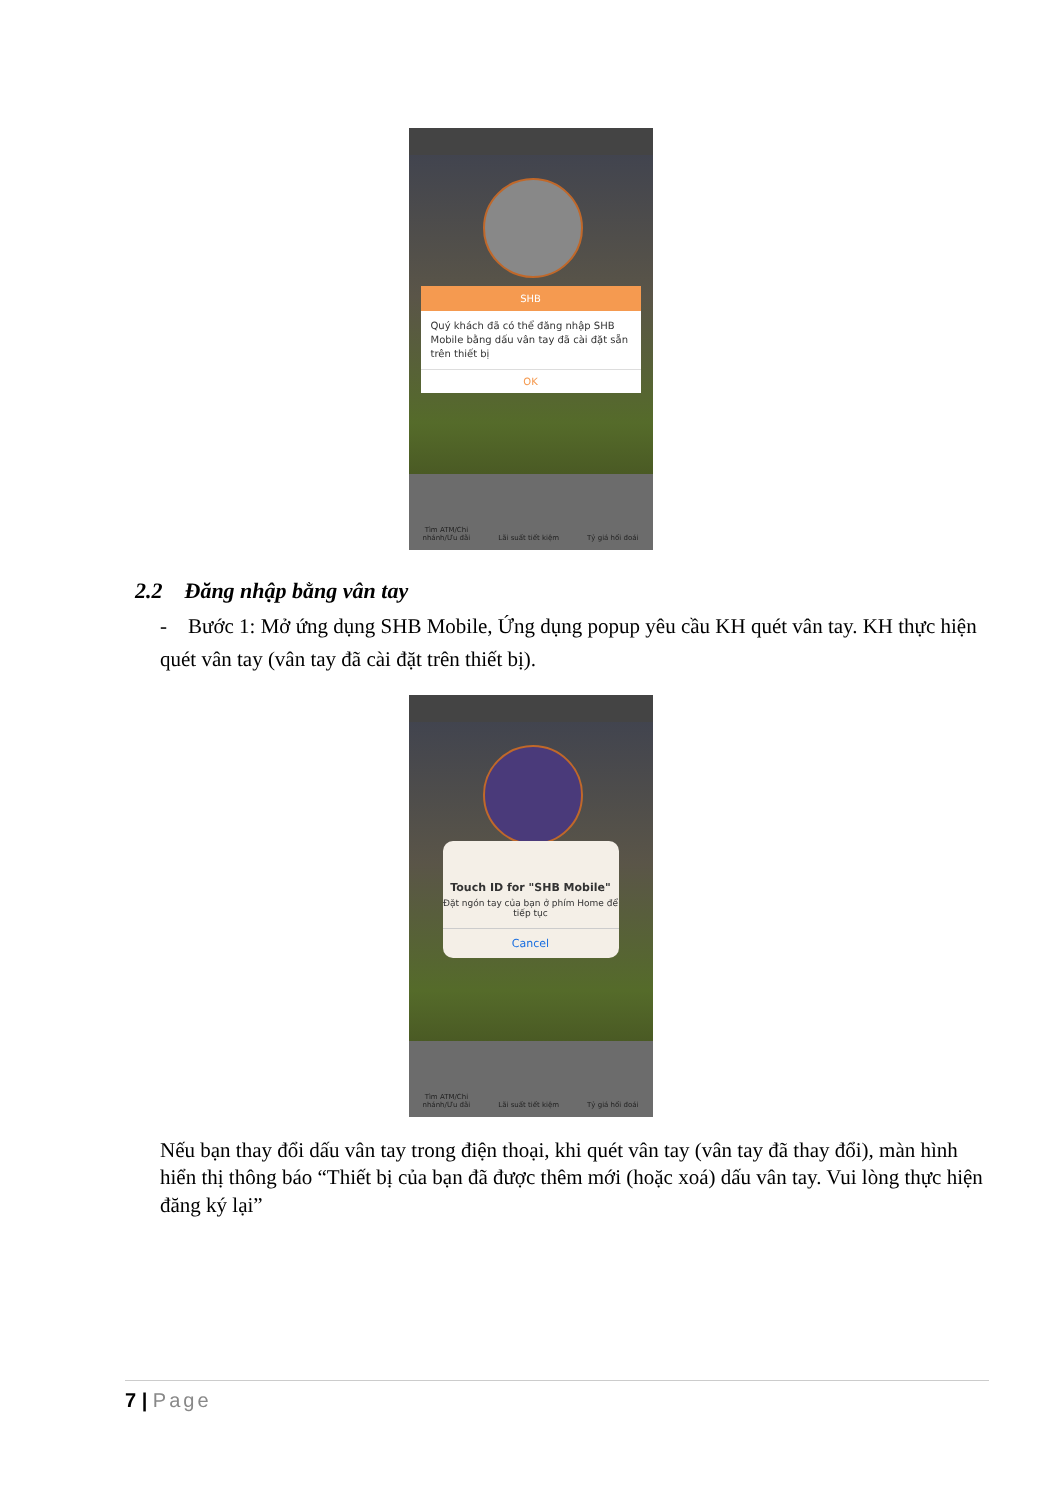SHB
Quý khách đã có thể đăng nhập SHB Mobile bằng dấu vân tay đã cài đặt sẵn trên thiết bị
OK
Tìm ATM/Chi
nhánh/Ưu đãi Lãi suất tiết kiệm Tỷ giá hối đoái
2.2 Đăng nhập bằng vân tay
- Bước 1: Mở ứng dụng SHB Mobile, Ứng dụng popup yêu cầu KH quét vân tay. KH thực hiện quét vân tay (vân tay đã cài đặt trên thiết bị).
Touch ID for "SHB Mobile"
Đặt ngón tay của bạn ở phím Home để
tiếp tục
Cancel
Tìm ATM/Chi
nhánh/Ưu đãi Lãi suất tiết kiệm Tỷ giá hối đoái
Nếu bạn thay đổi dấu vân tay trong điện thoại, khi quét vân tay (vân tay đã thay đổi), màn hình hiển thị thông báo “Thiết bị của bạn đã được thêm mới (hoặc xoá) dấu vân tay. Vui lòng thực hiện đăng ký lại”
7 | Page